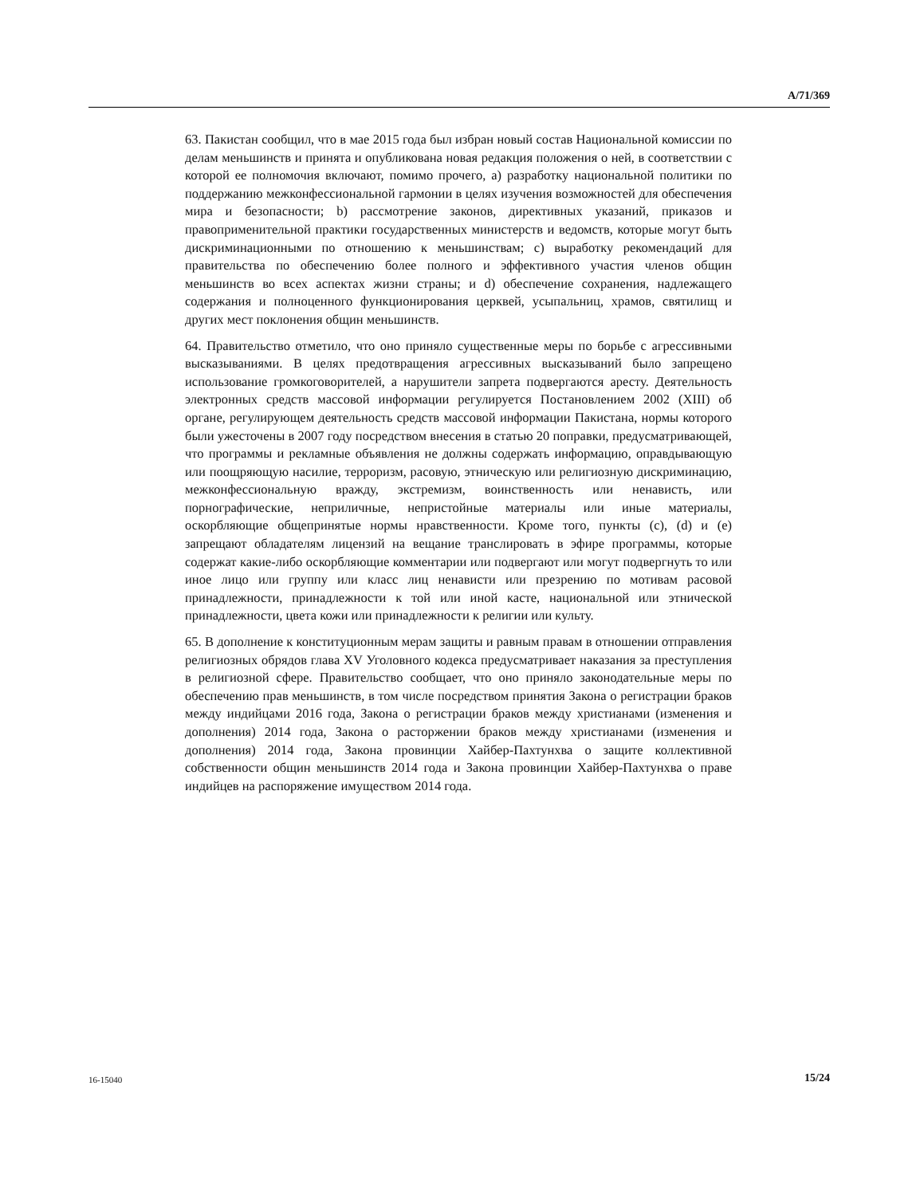A/71/369
63. Пакистан сообщил, что в мае 2015 года был избран новый состав Национальной комиссии по делам меньшинств и принята и опубликована новая редакция положения о ней, в соответствии с которой ее полномочия включают, помимо прочего, a) разработку национальной политики по поддержанию межконфессиональной гармонии в целях изучения возможностей для обеспечения мира и безопасности; b) рассмотрение законов, директивных указаний, приказов и правоприменительной практики государственных министерств и ведомств, которые могут быть дискриминационными по отношению к меньшинствам; c) выработку рекомендаций для правительства по обеспечению более полного и эффективного участия членов общин меньшинств во всех аспектах жизни страны; и d) обеспечение сохранения, надлежащего содержания и полноценного функционирования церквей, усыпальниц, храмов, святилищ и других мест поклонения общин меньшинств.
64. Правительство отметило, что оно приняло существенные меры по борьбе с агрессивными высказываниями. В целях предотвращения агрессивных высказываний было запрещено использование громкоговорителей, а нарушители запрета подвергаются аресту. Деятельность электронных средств массовой информации регулируется Постановлением 2002 (XIII) об органе, регулирующем деятельность средств массовой информации Пакистана, нормы которого были ужесточены в 2007 году посредством внесения в статью 20 поправки, предусматривающей, что программы и рекламные объявления не должны содержать информацию, оправдывающую или поощряющую насилие, терроризм, расовую, этническую или религиозную дискриминацию, межконфессиональную вражду, экстремизм, воинственность или ненависть, или порнографические, неприличные, непристойные материалы или иные материалы, оскорбляющие общепринятые нормы нравственности. Кроме того, пункты (c), (d) и (e) запрещают обладателям лицензий на вещание транслировать в эфире программы, которые содержат какие-либо оскорбляющие комментарии или подвергают или могут подвергнуть то или иное лицо или группу или класс лиц ненависти или презрению по мотивам расовой принадлежности, принадлежности к той или иной касте, национальной или этнической принадлежности, цвета кожи или принадлежности к религии или культу.
65. В дополнение к конституционным мерам защиты и равным правам в отношении отправления религиозных обрядов глава XV Уголовного кодекса предусматривает наказания за преступления в религиозной сфере. Правительство сообщает, что оно приняло законодательные меры по обеспечению прав меньшинств, в том числе посредством принятия Закона о регистрации браков между индийцами 2016 года, Закона о регистрации браков между христианами (изменения и дополнения) 2014 года, Закона о расторжении браков между христианами (изменения и дополнения) 2014 года, Закона провинции Хайбер-Пахтунхва о защите коллективной собственности общин меньшинств 2014 года и Закона провинции Хайбер-Пахтунхва о праве индийцев на распоряжение имуществом 2014 года.
16-15040 15/24